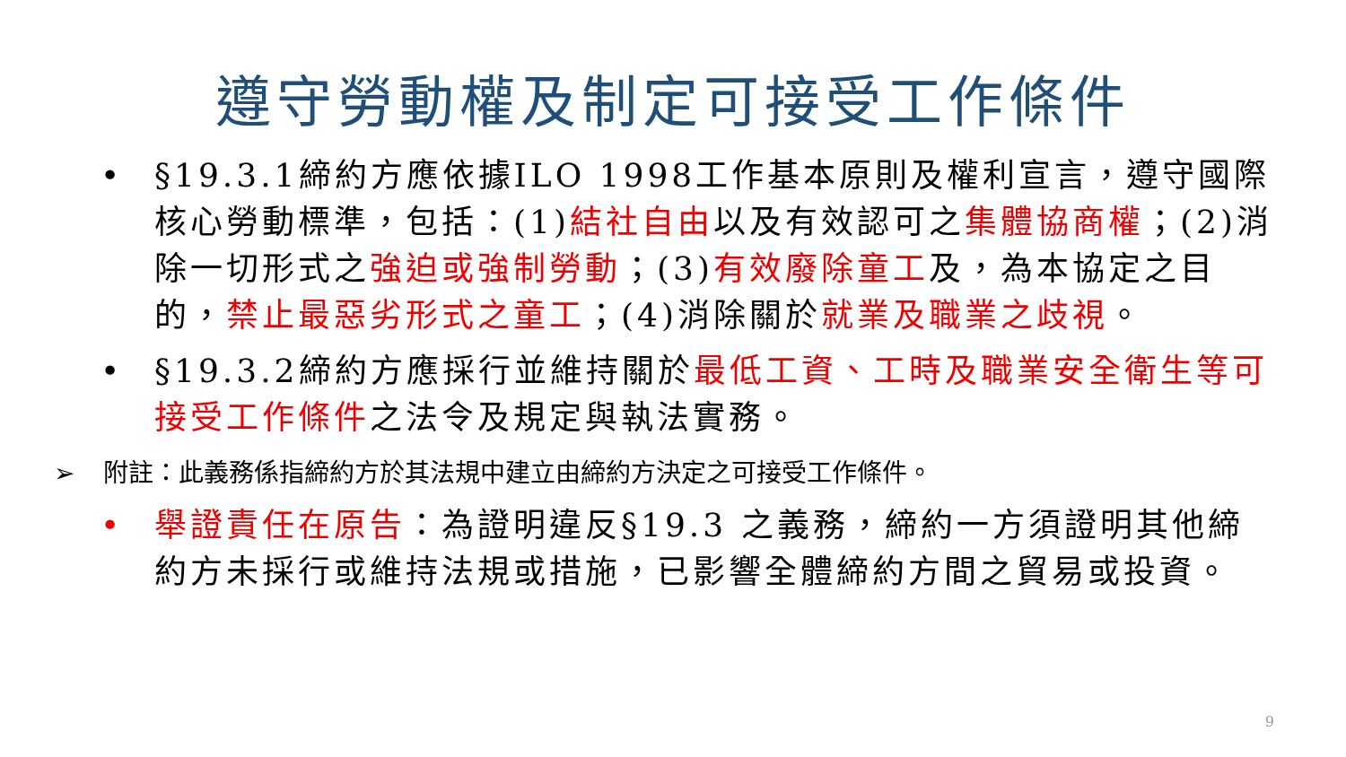遵守勞動權及制定可接受工作條件
• §19.3.1締約方應依據ILO 1998工作基本原則及權利宣言，遵守國際核心勞動標準，包括：(1)結社自由以及有效認可之集體協商權；(2)消除一切形式之強迫或強制勞動；(3)有效廢除童工及，為本協定之目的，禁止最惡劣形式之童工；(4)消除關於就業及職業之歧視。
• §19.3.2締約方應採行並維持關於最低工資、工時及職業安全衛生等可接受工作條件之法令及規定與執法實務。
➢ 附註：此義務係指締約方於其法規中建立由締約方決定之可接受工作條件。
• 舉證責任在原告：為證明違反§19.3 之義務，締約一方須證明其他締約方未採行或維持法規或措施，已影響全體締約方間之貿易或投資。
9